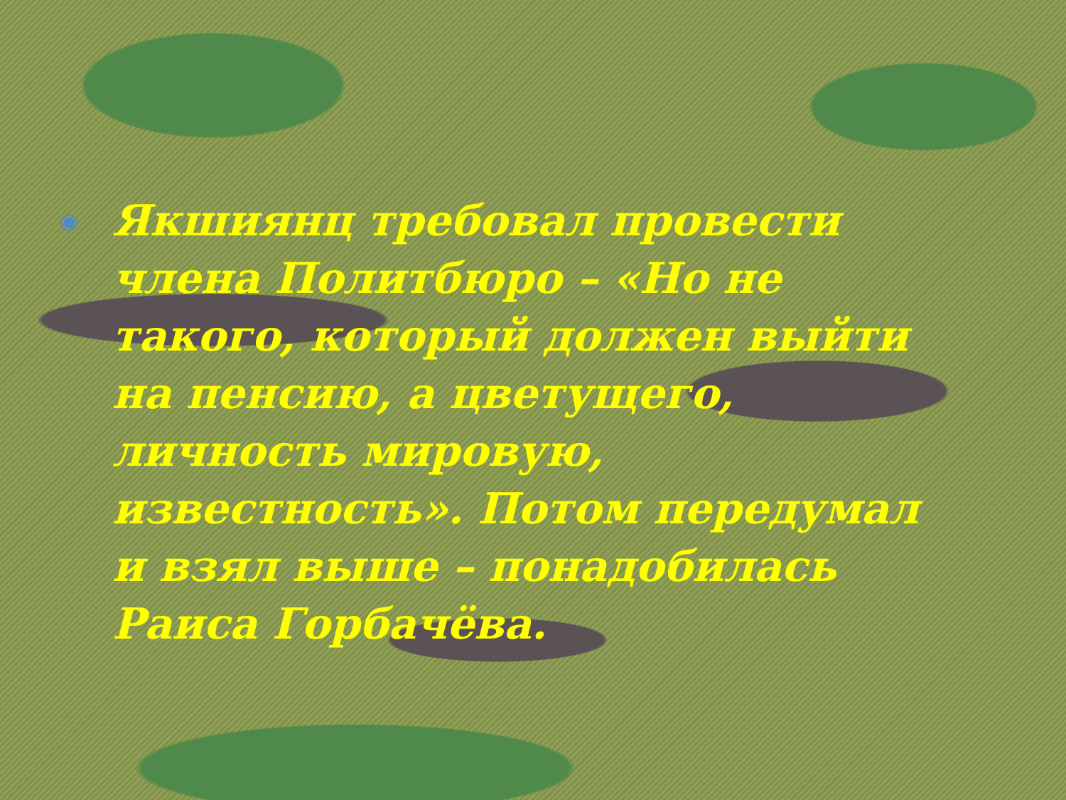◉ Якшиянц требовал провести члена Политбюро – «Но не такого, который должен выйти на пенсию, а цветущего, личность мировую, известность». Потом передумал и взял выше – понадобилась Раиса Горбачёва.